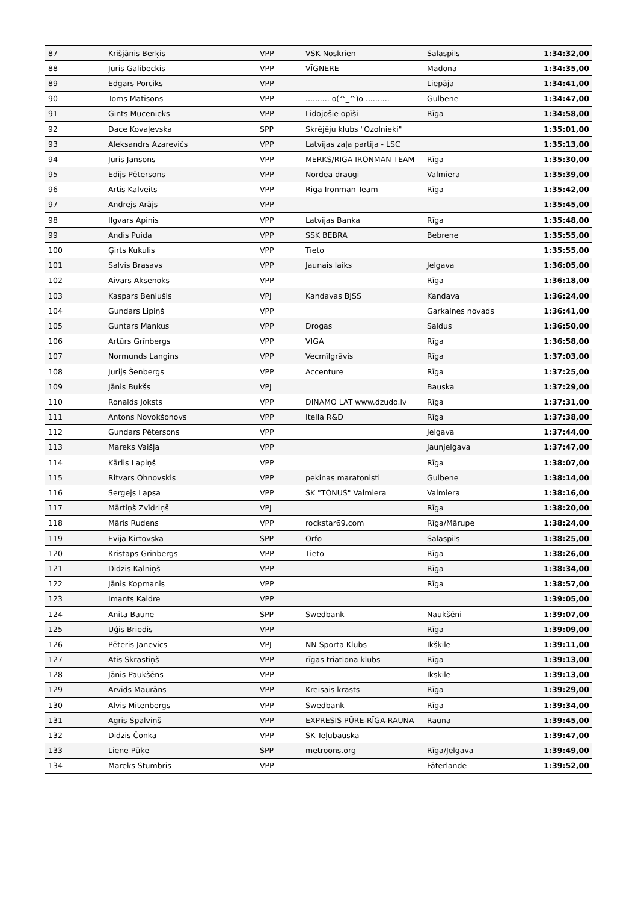| 87 | Krišjānis Berķis | VPP | VSK Noskrien | Salaspils | 1:34:32,00 |
| 88 | Juris Galibeckis | VPP | VĪGNERE | Madona | 1:34:35,00 |
| 89 | Edgars Porciks | VPP | | Liepāja | 1:34:41,00 |
| 90 | Toms Matisons | VPP | .......... o(^_^)o .......... | Gulbene | 1:34:47,00 |
| 91 | Gints Mucenieks | VPP | Lidojošie opīši | Rīga | 1:34:58,00 |
| 92 | Dace Kovaļevska | SPP | Skrējēju klubs "Ozolnieki" | | 1:35:01,00 |
| 93 | Aleksandrs Azarevičs | VPP | Latvijas zaļa partija - LSC | | 1:35:13,00 |
| 94 | Juris Jansons | VPP | MERKS/RIGA IRONMAN TEAM | Rīga | 1:35:30,00 |
| 95 | Edijs Pētersons | VPP | Nordea draugi | Valmiera | 1:35:39,00 |
| 96 | Artis Kalveits | VPP | Riga Ironman Team | Rīga | 1:35:42,00 |
| 97 | Andrejs Arājs | VPP | | | 1:35:45,00 |
| 98 | Ilgvars Apinis | VPP | Latvijas Banka | Rīga | 1:35:48,00 |
| 99 | Andis Puida | VPP | SSK BEBRA | Bebrene | 1:35:55,00 |
| 100 | Ģirts Kukulis | VPP | Tieto | | 1:35:55,00 |
| 101 | Salvis Brasavs | VPP | Jaunais laiks | Jelgava | 1:36:05,00 |
| 102 | Aivars Aksenoks | VPP | | Rīga | 1:36:18,00 |
| 103 | Kaspars Beniušis | VPJ | Kandavas BJSS | Kandava | 1:36:24,00 |
| 104 | Gundars Lipiņš | VPP | | Garkalnes novads | 1:36:41,00 |
| 105 | Guntars Mankus | VPP | Drogas | Saldus | 1:36:50,00 |
| 106 | Artūrs Grīnbergs | VPP | VIGA | Rīga | 1:36:58,00 |
| 107 | Normunds Langins | VPP | Vecmīlgrāvis | Rīga | 1:37:03,00 |
| 108 | Jurijs Šenbergs | VPP | Accenture | Rīga | 1:37:25,00 |
| 109 | Jānis Bukšs | VPJ | | Bauska | 1:37:29,00 |
| 110 | Ronalds Joksts | VPP | DINAMO LAT www.dzudo.lv | Rīga | 1:37:31,00 |
| 111 | Antons Novokšonovs | VPP | Itella R&D | Rīga | 1:37:38,00 |
| 112 | Gundars Pētersons | VPP | | Jelgava | 1:37:44,00 |
| 113 | Mareks Vaišļa | VPP | | Jaunjelgava | 1:37:47,00 |
| 114 | Kārlis Lapiņš | VPP | | Rīga | 1:38:07,00 |
| 115 | Ritvars Ohnovskis | VPP | pekinas maratonisti | Gulbene | 1:38:14,00 |
| 116 | Sergejs Lapsa | VPP | SK "TONUS" Valmiera | Valmiera | 1:38:16,00 |
| 117 | Mārtiņš Zvīdriņš | VPJ | | Rīga | 1:38:20,00 |
| 118 | Māris Rudens | VPP | rockstar69.com | Rīga/Mārupe | 1:38:24,00 |
| 119 | Evija Kirtovska | SPP | Orfo | Salaspils | 1:38:25,00 |
| 120 | Kristaps Grinbergs | VPP | Tieto | Rīga | 1:38:26,00 |
| 121 | Didzis Kalniņš | VPP | | Rīga | 1:38:34,00 |
| 122 | Jānis Kopmanis | VPP | | Rīga | 1:38:57,00 |
| 123 | Imants Kaldre | VPP | | | 1:39:05,00 |
| 124 | Anita Baune | SPP | Swedbank | Naukšēni | 1:39:07,00 |
| 125 | Uģis Briedis | VPP | | Rīga | 1:39:09,00 |
| 126 | Pēteris Janevics | VPJ | NN Sporta Klubs | Ikšķile | 1:39:11,00 |
| 127 | Atis Skrastiņš | VPP | rīgas triatlona klubs | Rīga | 1:39:13,00 |
| 128 | Jānis Paukšēns | VPP | | Ikskile | 1:39:13,00 |
| 129 | Arvīds Maurāns | VPP | Kreisais krasts | Rīga | 1:39:29,00 |
| 130 | Alvis Mitenbergs | VPP | Swedbank | Rīga | 1:39:34,00 |
| 131 | Agris Spalviņš | VPP | EXPRESIS PŪRE-RĪGA-RAUNA | Rauna | 1:39:45,00 |
| 132 | Didzis Čonka | VPP | SK Teļubauska | | 1:39:47,00 |
| 133 | Liene Pūķe | SPP | metroons.org | Rīga/Jelgava | 1:39:49,00 |
| 134 | Mareks Stumbris | VPP | | Fāterlande | 1:39:52,00 |